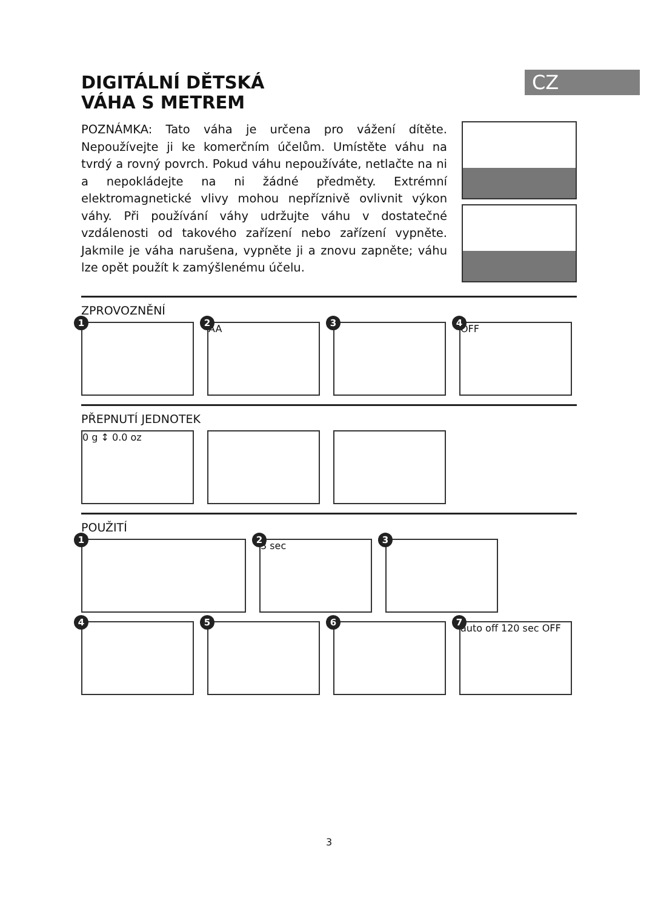CZ
DIGITÁLNÍ DĚTSKÁ
VÁHA S METREM
POZNÁMKA: Tato váha je určena pro vážení dítěte. Nepoužívejte ji ke komerčním účelům. Umístěte váhu na tvrdý a rovný povrch. Pokud váhu nepoužíváte, netlačte na ni a nepokládejte na ni žádné předměty. Extrémní elektromagnetické vlivy mohou nepříznivě ovlivnit výkon váhy. Při používání váhy udržujte váhu v dostatečné vzdálenosti od takového zařízení nebo zařízení vypněte. Jakmile je váha narušena, vypněte ji a znovu zapněte; váhu lze opět použít k zamýšlenému účelu.
ZPROVOZNĚNÍ
1
2
AA
3
4
OFF
PŘEPNUTÍ JEDNOTEK
0 g ↕ 0.0 oz
POUŽITÍ
1
2
3 sec
3
4
5
6
7
auto off 120 sec OFF
3